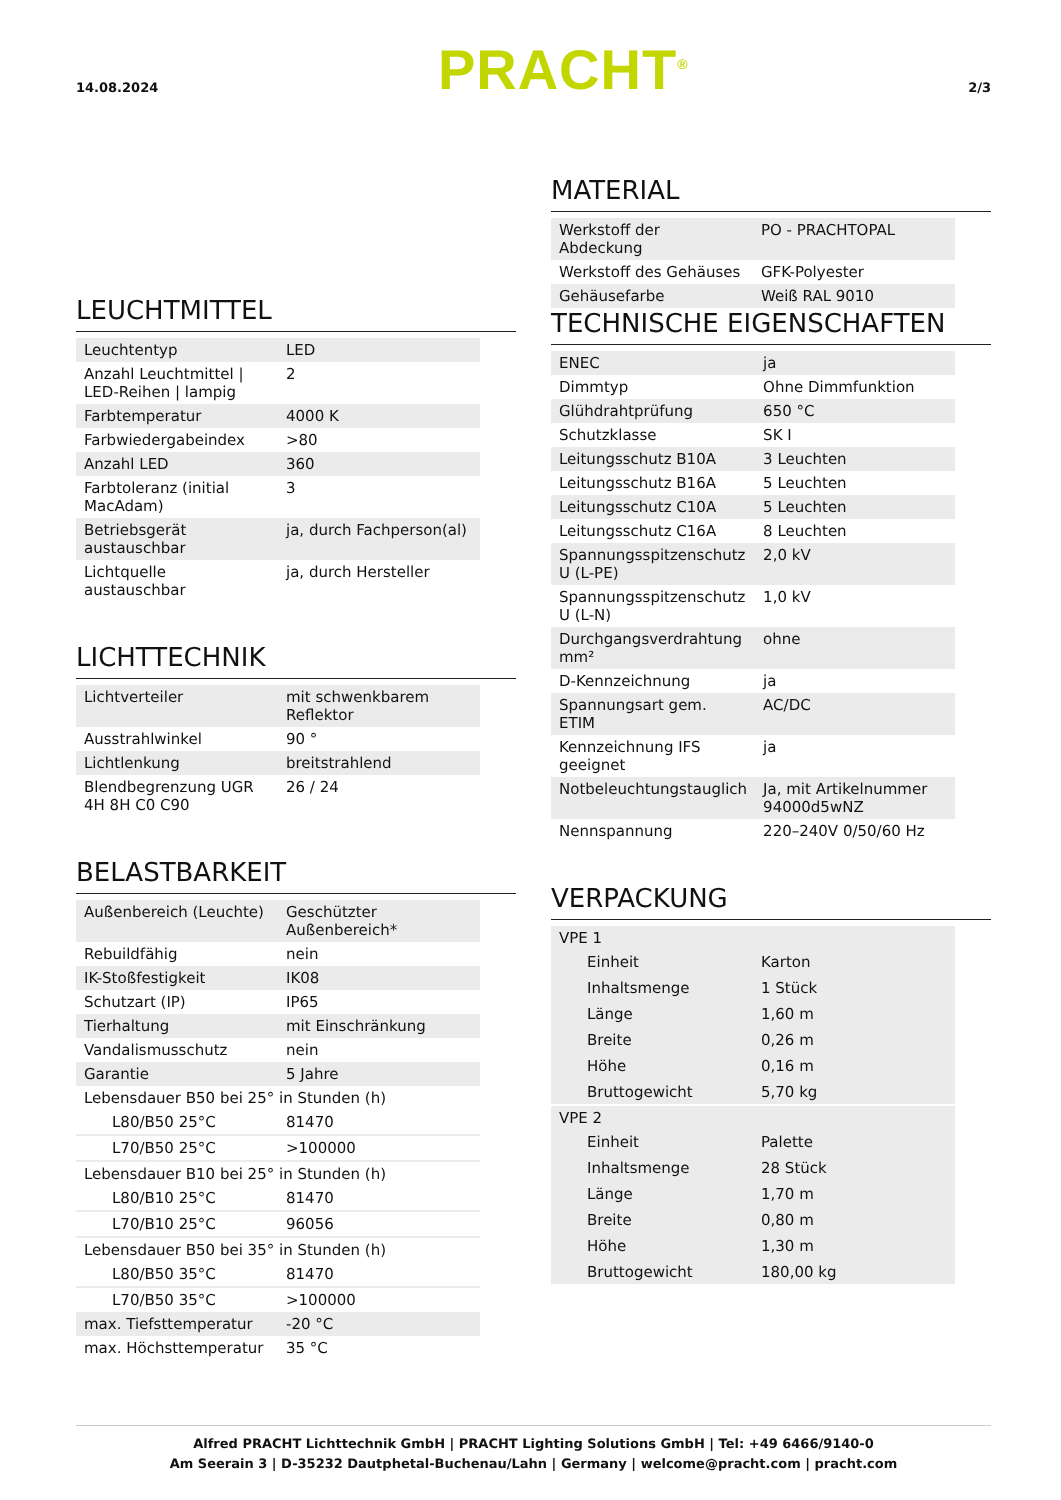14.08.2024 PRACHT<sup>®</sup> 2/3
LEUCHTMITTEL
| Leuchtentyp | LED |
| Anzahl Leuchtmittel / LED-Reihen / lampig | 2 |
| Farbtemperatur | 4000 K |
| Farbwiedergabeindex | >80 |
| Anzahl LED | 360 |
| Farbtoleranz (initial MacAdam) | 3 |
| Betriebsgerät austauschbar | ja, durch Fachperson(al) |
| Lichtquelle austauschbar | ja, durch Hersteller |
LICHTTECHNIK
| Lichtverteiler | mit schwenkbarem Reflektor |
| Ausstrahlwinkel | 90 ° |
| Lichtlenkung | breitstrahlend |
| Blendbegrenzung UGR 4H 8H C0 C90 | 26 / 24 |
BELASTBARKEIT
| Außenbereich (Leuchte) | Geschützter Außenbereich* |
| Rebuildfähig | nein |
| IK-Stoßfestigkeit | IK08 |
| Schutzart (IP) | IP65 |
| Tierhaltung | mit Einschränkung |
| Vandalismusschutz | nein |
| Garantie | 5 Jahre |
| Lebensdauer B50 bei 25° in Stunden (h) | |
| L80/B50 25°C | 81470 |
| L70/B50 25°C | >100000 |
| Lebensdauer B10 bei 25° in Stunden (h) | |
| L80/B10 25°C | 81470 |
| L70/B10 25°C | 96056 |
| Lebensdauer B50 bei 35° in Stunden (h) | |
| L80/B50 35°C | 81470 |
| L70/B50 35°C | >100000 |
| max. Tiefsttemperatur | -20 °C |
| max. Höchsttemperatur | 35 °C |
MATERIAL
| Werkstoff der Abdeckung | PO - PRACHTOPAL |
| Werkstoff des Gehäuses | GFK-Polyester |
| Gehäusefarbe | Weiß RAL 9010 |
TECHNISCHE EIGENSCHAFTEN
| ENEC | ja |
| Dimmtyp | Ohne Dimmfunktion |
| Glühdrahtprüfung | 650 °C |
| Schutzklasse | SK I |
| Leitungsschutz B10A | 3 Leuchten |
| Leitungsschutz B16A | 5 Leuchten |
| Leitungsschutz C10A | 5 Leuchten |
| Leitungsschutz C16A | 8 Leuchten |
| Spannungsspitzenschutz U (L-PE) | 2,0 kV |
| Spannungsspitzenschutz U (L-N) | 1,0 kV |
| Durchgangsverdrahtung mm² | ohne |
| D-Kennzeichnung | ja |
| Spannungsart gem. ETIM | AC/DC |
| Kennzeichnung IFS geeignet | ja |
| Notbeleuchtungstauglich | Ja, mit Artikelnummer 94000d5wNZ |
| Nennspannung | 220–240V 0/50/60 Hz |
VERPACKUNG
| VPE 1 | |
| Einheit | Karton |
| Inhaltsmenge | 1 Stück |
| Länge | 1,60 m |
| Breite | 0,26 m |
| Höhe | 0,16 m |
| Bruttogewicht | 5,70 kg |
| VPE 2 | |
| Einheit | Palette |
| Inhaltsmenge | 28 Stück |
| Länge | 1,70 m |
| Breite | 0,80 m |
| Höhe | 1,30 m |
| Bruttogewicht | 180,00 kg |
Alfred PRACHT Lichttechnik GmbH | PRACHT Lighting Solutions GmbH | Tel: +49 6466/9140-0
Am Seerain 3 | D-35232 Dautphetal-Buchenau/Lahn | Germany | welcome@pracht.com | pracht.com